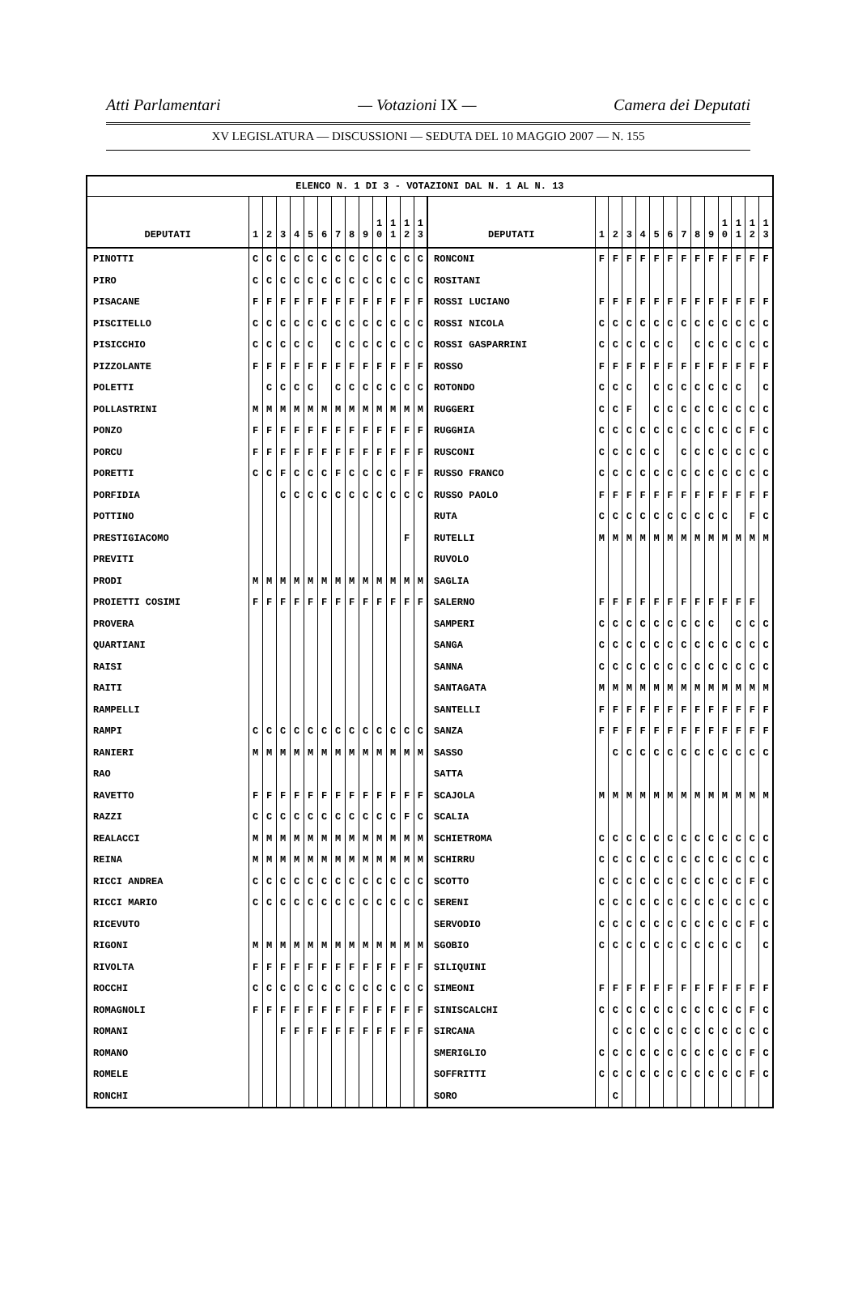Atti Parlamentari — Votazioni IX — Camera dei Deputati
XV LEGISLATURA — DISCUSSIONI — SEDUTA DEL 10 MAGGIO 2007 — N. 155
| ELENCO N. 1 DI 3 - VOTAZIONI DAL N. 1 AL N. 13 | | | | | | | | | | | | | | | | | | | | | | | | | | | |
| --- | --- | --- | --- | --- | --- | --- | --- | --- | --- | --- | --- | --- | --- | --- | --- | --- | --- | --- | --- | --- | --- | --- | --- | --- | --- | --- | --- |
| DEPUTATI | 1 | 2 | 3 | 4 | 5 | 6 | 7 | 8 | 9 | 1 0 | 1 1 | 1 2 | 1 3 | DEPUTATI | 1 | 2 | 3 | 4 | 5 | 6 | 7 | 8 | 9 | 1 0 | 1 1 | 1 2 | 1 3 |
| PINOTTI | C | C | C | C | C | C | C | C | C | C | C | C | C | RONCONI | F | F | F | F | F | F | F | F | F | F | F | F | F |
| PIRO | C | C | C | C | C | C | C | C | C | C | C | C | C | ROSITANI | | | | | | | | | | | | | |
| PISACANE | F | F | F | F | F | F | F | F | F | F | F | F | F | ROSSI LUCIANO | F | F | F | F | F | F | F | F | F | F | F | F | F |
| PISCITELLO | C | C | C | C | C | C | C | C | C | C | C | C | C | ROSSI NICOLA | C | C | C | C | C | C | C | C | C | C | C | C | C |
| PISICCHIO | C | C | C | C | C | | C | C | C | C | C | C | C | ROSSI GASPARRINI | C | C | C | C | C | C | | C | C | C | C | C | C |
| PIZZOLANTE | F | F | F | F | F | F | F | F | F | F | F | F | F | ROSSO | F | F | F | F | F | F | F | F | F | F | F | F | F |
| POLETTI | | C | C | C | C | | C | C | C | C | C | C | C | ROTONDO | C | C | C | | C | C | C | C | C | C | C | | C |
| POLLASTRINI | M | M | M | M | M | M | M | M | M | M | M | M | M | RUGGERI | C | C | F | | C | C | C | C | C | C | C | C | C |
| PONZO | F | F | F | F | F | F | F | F | F | F | F | F | F | RUGGHIA | C | C | C | C | C | C | C | C | C | C | C | F | C |
| PORCU | F | F | F | F | F | F | F | F | F | F | F | F | F | RUSCONI | C | C | C | C | C | | C | C | C | C | C | C | C |
| PORETTI | C | C | F | C | C | C | F | C | C | C | C | F | F | RUSSO FRANCO | C | C | C | C | C | C | C | C | C | C | C | C | C |
| PORFIDIA | | | C | C | C | C | C | C | C | C | C | C | C | RUSSO PAOLO | F | F | F | F | F | F | F | F | F | F | F | F | F |
| POTTINO | | | | | | | | | | | | | | RUTA | C | C | C | C | C | C | C | C | C | C | | F | C |
| PRESTIGIACOMO | | | | | | | | | | | | F | | RUTELLI | M | M | M | M | M | M | M | M | M | M | M | M | M |
| PREVITI | | | | | | | | | | | | | | RUVOLO | | | | | | | | | | | | | |
| PRODI | M | M | M | M | M | M | M | M | M | M | M | M | M | SAGLIA | | | | | | | | | | | | | |
| PROIETTI COSIMI | F | F | F | F | F | F | F | F | F | F | F | F | F | SALERNO | F | F | F | F | F | F | F | F | F | F | F | F | |
| PROVERA | | | | | | | | | | | | | | SAMPERI | C | C | C | C | C | C | C | C | C | | C | C | C |
| QUARTIANI | | | | | | | | | | | | | | SANGA | C | C | C | C | C | C | C | C | C | C | C | C | C |
| RAISI | | | | | | | | | | | | | | SANNA | C | C | C | C | C | C | C | C | C | C | C | C | C |
| RAITI | | | | | | | | | | | | | | SANTAGATA | M | M | M | M | M | M | M | M | M | M | M | M | M |
| RAMPELLI | | | | | | | | | | | | | | SANTELLI | F | F | F | F | F | F | F | F | F | F | F | F | F |
| RAMPI | C | C | C | C | C | C | C | C | C | C | C | C | C | SANZA | F | F | F | F | F | F | F | F | F | F | F | F | F |
| RANIERI | M | M | M | M | M | M | M | M | M | M | M | M | M | SASSO | | C | C | C | C | C | C | C | C | C | C | C | C |
| RAO | | | | | | | | | | | | | | SATTA | | | | | | | | | | | | | |
| RAVETTO | F | F | F | F | F | F | F | F | F | F | F | F | F | SCAJOLA | M | M | M | M | M | M | M | M | M | M | M | M | M |
| RAZZI | C | C | C | C | C | C | C | C | C | C | C | F | C | SCALIA | | | | | | | | | | | | | |
| REALACCI | M | M | M | M | M | M | M | M | M | M | M | M | M | SCHIETROMA | C | C | C | C | C | C | C | C | C | C | C | C | C |
| REINA | M | M | M | M | M | M | M | M | M | M | M | M | M | SCHIRRU | C | C | C | C | C | C | C | C | C | C | C | C | C |
| RICCI ANDREA | C | C | C | C | C | C | C | C | C | C | C | C | C | SCOTTO | C | C | C | C | C | C | C | C | C | C | C | F | C |
| RICCI MARIO | C | C | C | C | C | C | C | C | C | C | C | C | C | SERENI | C | C | C | C | C | C | C | C | C | C | C | C | C |
| RICEVUTO | | | | | | | | | | | | | | SERVODIO | C | C | C | C | C | C | C | C | C | C | C | F | C |
| RIGONI | M | M | M | M | M | M | M | M | M | M | M | M | M | SGOBIO | C | C | C | C | C | C | C | C | C | C | C | | C |
| RIVOLTA | F | F | F | F | F | F | F | F | F | F | F | F | F | SILIQUINI | | | | | | | | | | | | | |
| ROCCHI | C | C | C | C | C | C | C | C | C | C | C | C | C | SIMEONI | F | F | F | F | F | F | F | F | F | F | F | F | F |
| ROMAGNOLI | F | F | F | F | F | F | F | F | F | F | F | F | F | SINISCALCHI | C | C | C | C | C | C | C | C | C | C | C | F | C |
| ROMANI | | | F | F | F | F | F | F | F | F | F | F | F | SIRCANA | | C | C | C | C | C | C | C | C | C | C | C | C |
| ROMANO | | | | | | | | | | | | | | SMERIGLIO | C | C | C | C | C | C | C | C | C | C | C | F | C |
| ROMELE | | | | | | | | | | | | | | SOFFRITTI | C | C | C | C | C | C | C | C | C | C | C | F | C |
| RONCHI | | | | | | | | | | | | | | SORO | | C | | | | | | | | | | | |